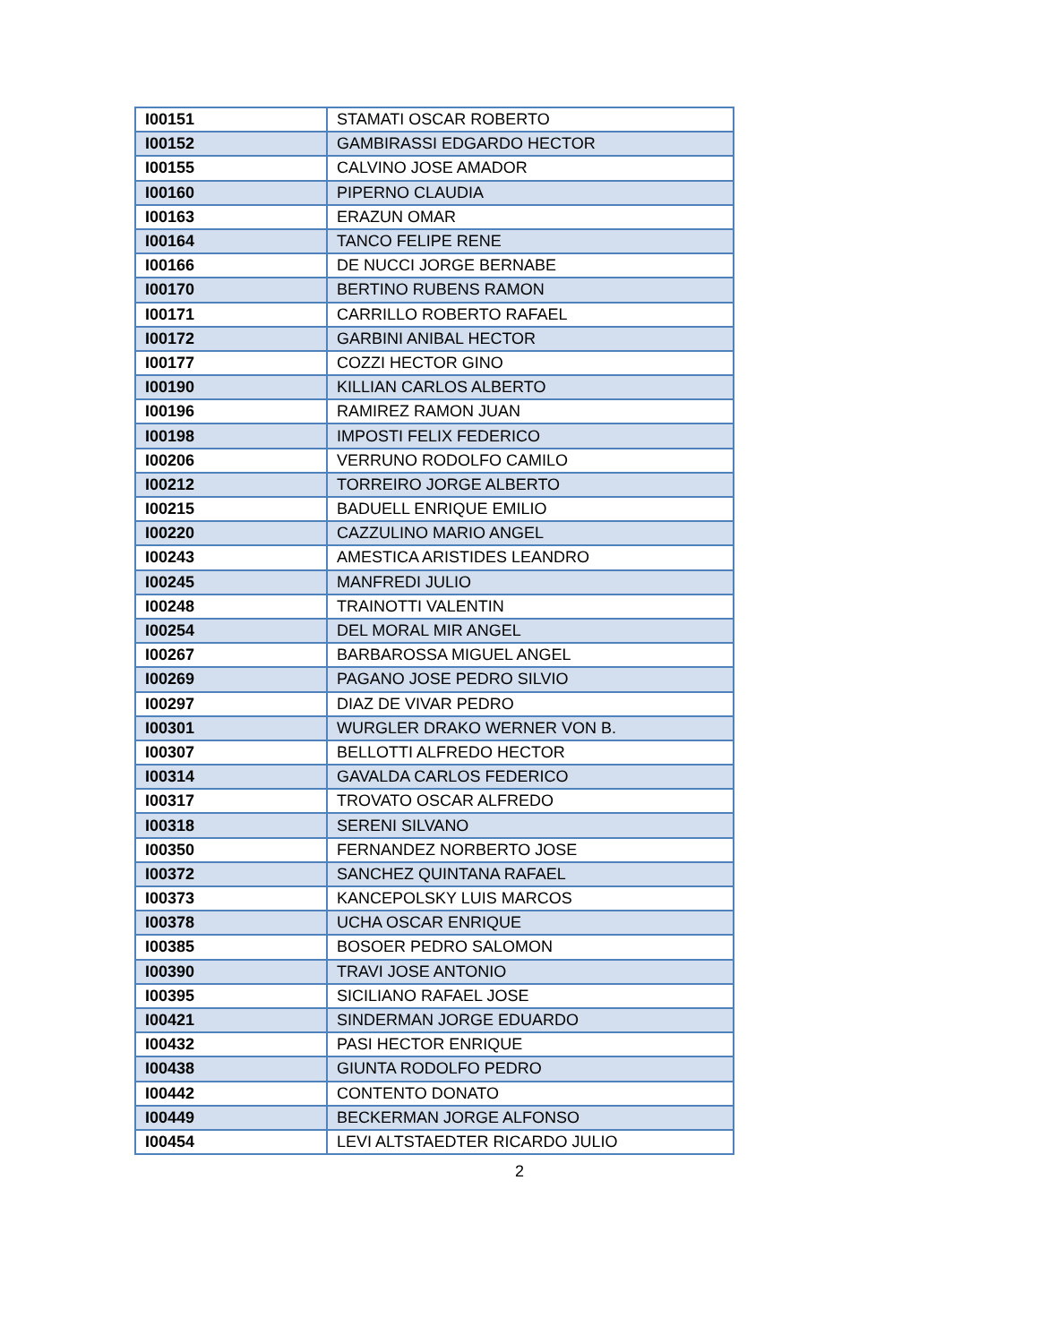| I00151 | STAMATI OSCAR ROBERTO |
| I00152 | GAMBIRASSI EDGARDO HECTOR |
| I00155 | CALVINO JOSE AMADOR |
| I00160 | PIPERNO CLAUDIA |
| I00163 | ERAZUN OMAR |
| I00164 | TANCO FELIPE RENE |
| I00166 | DE NUCCI JORGE BERNABE |
| I00170 | BERTINO RUBENS RAMON |
| I00171 | CARRILLO ROBERTO RAFAEL |
| I00172 | GARBINI ANIBAL HECTOR |
| I00177 | COZZI HECTOR GINO |
| I00190 | KILLIAN CARLOS ALBERTO |
| I00196 | RAMIREZ RAMON JUAN |
| I00198 | IMPOSTI FELIX FEDERICO |
| I00206 | VERRUNO RODOLFO CAMILO |
| I00212 | TORREIRO JORGE ALBERTO |
| I00215 | BADUELL ENRIQUE EMILIO |
| I00220 | CAZZULINO MARIO ANGEL |
| I00243 | AMESTICA ARISTIDES LEANDRO |
| I00245 | MANFREDI JULIO |
| I00248 | TRAINOTTI VALENTIN |
| I00254 | DEL MORAL MIR ANGEL |
| I00267 | BARBAROSSA MIGUEL ANGEL |
| I00269 | PAGANO JOSE PEDRO SILVIO |
| I00297 | DIAZ DE VIVAR PEDRO |
| I00301 | WURGLER DRAKO WERNER VON B. |
| I00307 | BELLOTTI ALFREDO HECTOR |
| I00314 | GAVALDA CARLOS FEDERICO |
| I00317 | TROVATO OSCAR ALFREDO |
| I00318 | SERENI SILVANO |
| I00350 | FERNANDEZ NORBERTO JOSE |
| I00372 | SANCHEZ QUINTANA RAFAEL |
| I00373 | KANCEPOLSKY LUIS MARCOS |
| I00378 | UCHA OSCAR ENRIQUE |
| I00385 | BOSOER PEDRO SALOMON |
| I00390 | TRAVI JOSE ANTONIO |
| I00395 | SICILIANO RAFAEL JOSE |
| I00421 | SINDERMAN JORGE EDUARDO |
| I00432 | PASI HECTOR ENRIQUE |
| I00438 | GIUNTA RODOLFO PEDRO |
| I00442 | CONTENTO DONATO |
| I00449 | BECKERMAN JORGE ALFONSO |
| I00454 | LEVI ALTSTAEDTER RICARDO JULIO |
2